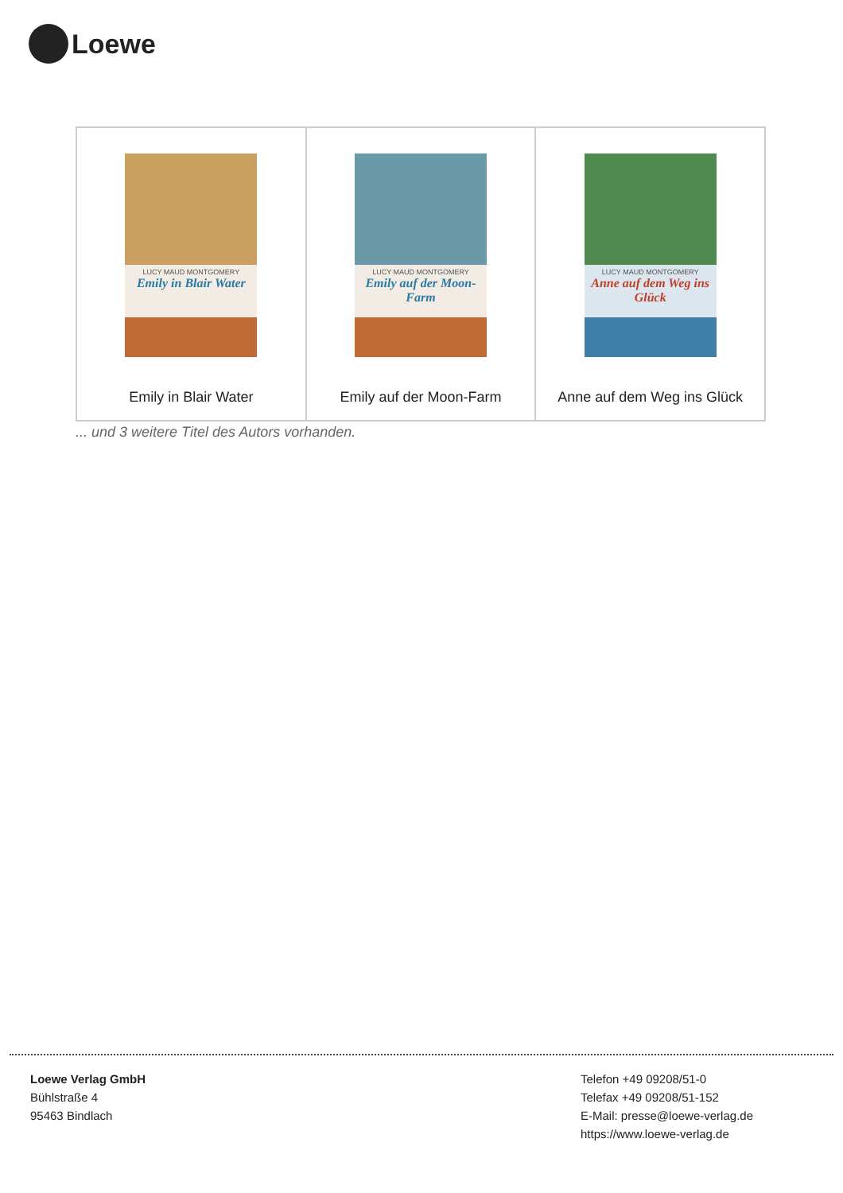Loewe
| LUCY MAUD MONTGOMERY Emily in Blair Water Emily in Blair Water | LUCY MAUD MONTGOMERY Emily auf der Moon-Farm Emily auf der Moon-Farm | LUCY MAUD MONTGOMERY Anne auf dem Weg ins Glück Anne auf dem Weg ins Glück |
... und 3 weitere Titel des Autors vorhanden.
Loewe Verlag GmbH
Bühlstraße 4
95463 Bindlach
Telefon +49 09208/51-0
Telefax +49 09208/51-152
E-Mail: presse@loewe-verlag.de
https://www.loewe-verlag.de